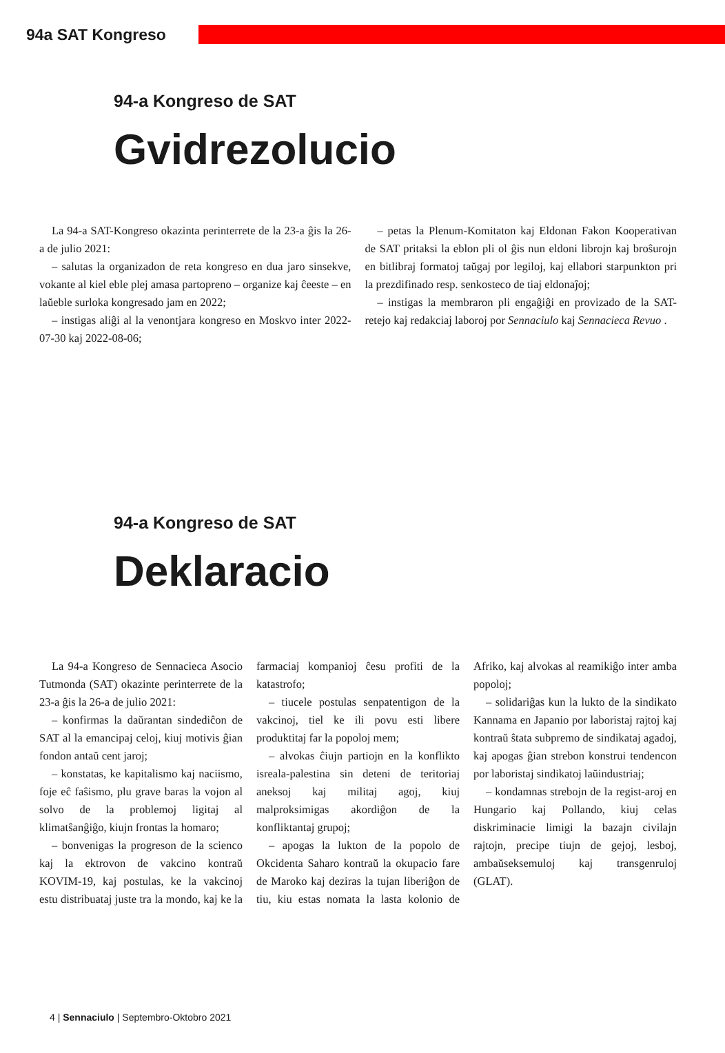94a SAT Kongreso
94-a Kongreso de SAT
Gvidrezolucio
La 94-a SAT-Kongreso okazinta perinterrete de la 23-a ĝis la 26-a de julio 2021:
– salutas la organizadon de reta kongreso en dua jaro sinsekve, vokante al kiel eble plej amasa partopreno – organize kaj ĉeeste – en laŭeble surloka kongresado jam en 2022;
– instigas aliĝi al la venontjara kongreso en Moskvo inter 2022-07-30 kaj 2022-08-06;
– petas la Plenum-Komitaton kaj Eldonan Fakon Kooperativan de SAT pritaksi la eblon pli ol ĝis nun eldoni librojn kaj broŝurojn en bitlibraj formatoj taŭgaj por legiloj, kaj ellabori starpunkton pri la prezdifinado resp. senkosteco de tiaj eldonaĵoj;
– instigas la membraron pli engaĝiĝi en provizado de la SAT-retejo kaj redakciaj laboroj por Sennaciulo kaj Sennacieca Revuo .
94-a Kongreso de SAT
Deklaracio
La 94-a Kongreso de Sennacieca Asocio Tutmonda (SAT) okazinte perinterrete de la 23-a ĝis la 26-a de julio 2021:
– konfirmas la daŭrantan sindediĉon de SAT al la emancipaj celoj, kiuj motivis ĝian fondon antaŭ cent jaroj;
– konstatas, ke kapitalismo kaj naciismo, foje eĉ faŝismo, plu grave baras la vojon al solvo de la problemoj ligitaj al klimatŝanĝiĝo, kiujn frontas la homaro;
– bonvenigas la progreson de la scienco kaj la ektrovon de vakcino kontraŭ KOVIM-19, kaj postulas, ke la vakcinoj estu distribuataj juste tra la mondo, kaj ke la farmaciaj kompanioj ĉesu profiti de la katastrofo;
– tiucele postulas senpatentigon de la vakcinoj, tiel ke ili povu esti libere produktitaj far la popoloj mem;
– alvokas ĉiujn partiojn en la konflikto isreala-palestina sin deteni de teritoriaj aneksoj kaj militaj agoj, kiuj malproksimigas akordiĝon de la konfliktantaj grupoj;
– apogas la lukton de la popolo de Okcidenta Saharo kontraŭ la okupacio fare de Maroko kaj deziras la tujan liberiĝon de tiu, kiu estas nomata la lasta kolonio de Afriko, kaj alvokas al reamikiĝo inter amba popoloj;
– solidariĝas kun la lukto de la sindikato Kannama en Japanio por laboristaj rajtoj kaj kontraŭ ŝtata subpremo de sindikataj agadoj, kaj apogas ĝian strebon konstrui tendencon por laboristaj sindikatoj laŭindustriaj;
– kondamnas strebojn de la regist-aroj en Hungario kaj Pollando, kiuj celas diskriminacie limigi la bazajn civilajn rajtojn, precipe tiujn de gejoj, lesboj, ambaŭseksemuloj kaj transgenruloj (GLAT).
4 | Sennaciulo | Septembro-Oktobro 2021